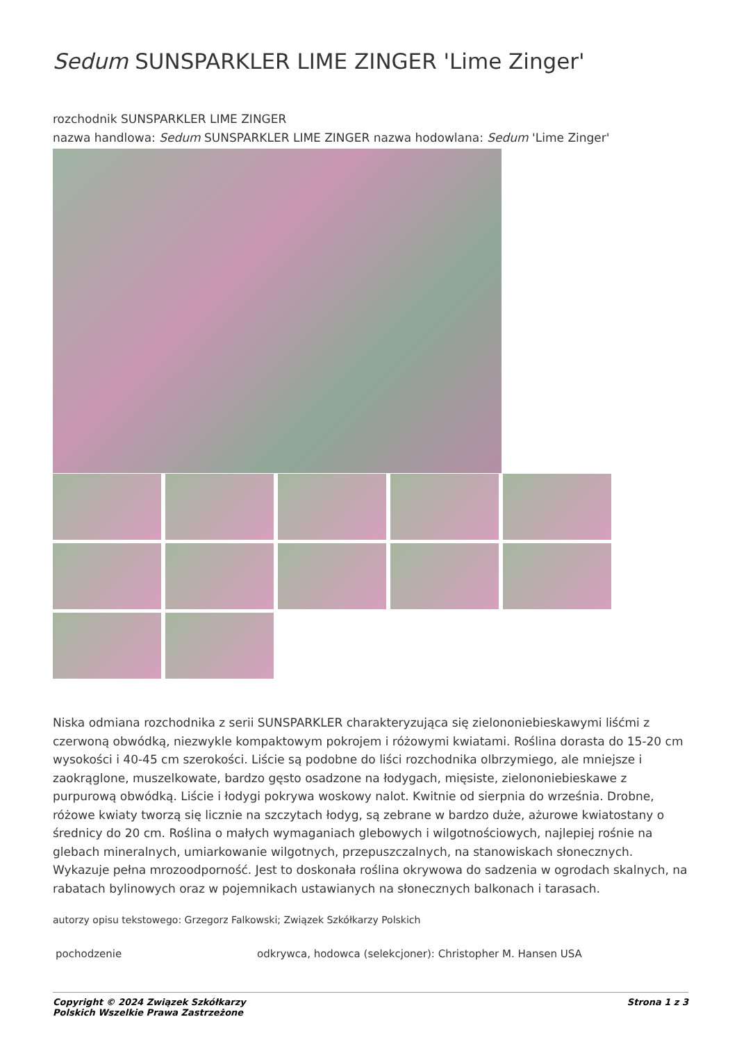Sedum SUNSPARKLER LIME ZINGER 'Lime Zinger'
rozchodnik SUNSPARKLER LIME ZINGER
nazwa handlowa: Sedum SUNSPARKLER LIME ZINGER nazwa hodowlana: Sedum 'Lime Zinger'
Niska odmiana rozchodnika z serii SUNSPARKLER charakteryzująca się zielononiebieskawymi liśćmi z czerwoną obwódką, niezwykle kompaktowym pokrojem i różowymi kwiatami. Roślina dorasta do 15-20 cm wysokości i 40-45 cm szerokości. Liście są podobne do liści rozchodnika olbrzymiego, ale mniejsze i zaokrąglone, muszelkowate, bardzo gęsto osadzone na łodygach, mięsiste, zielononiebieskawe z purpurową obwódką. Liście i łodygi pokrywa woskowy nalot. Kwitnie od sierpnia do września. Drobne, różowe kwiaty tworzą się licznie na szczytach łodyg, są zebrane w bardzo duże, ażurowe kwiatostany o średnicy do 20 cm. Roślina o małych wymaganiach glebowych i wilgotnościowych, najlepiej rośnie na glebach mineralnych, umiarkowanie wilgotnych, przepuszczalnych, na stanowiskach słonecznych. Wykazuje pełna mrozoodporność. Jest to doskonała roślina okrywowa do sadzenia w ogrodach skalnych, na rabatach bylinowych oraz w pojemnikach ustawianych na słonecznych balkonach i tarasach.
autorzy opisu tekstowego: Grzegorz Falkowski; Związek Szkółkarzy Polskich
| pochodzenie | odkrywca, hodowca (selekcjoner): Christopher M. Hansen USA |
Copyright © 2024 Związek Szkółkarzy
Polskich Wszelkie Prawa Zastrzeżone Strona 1 z 3